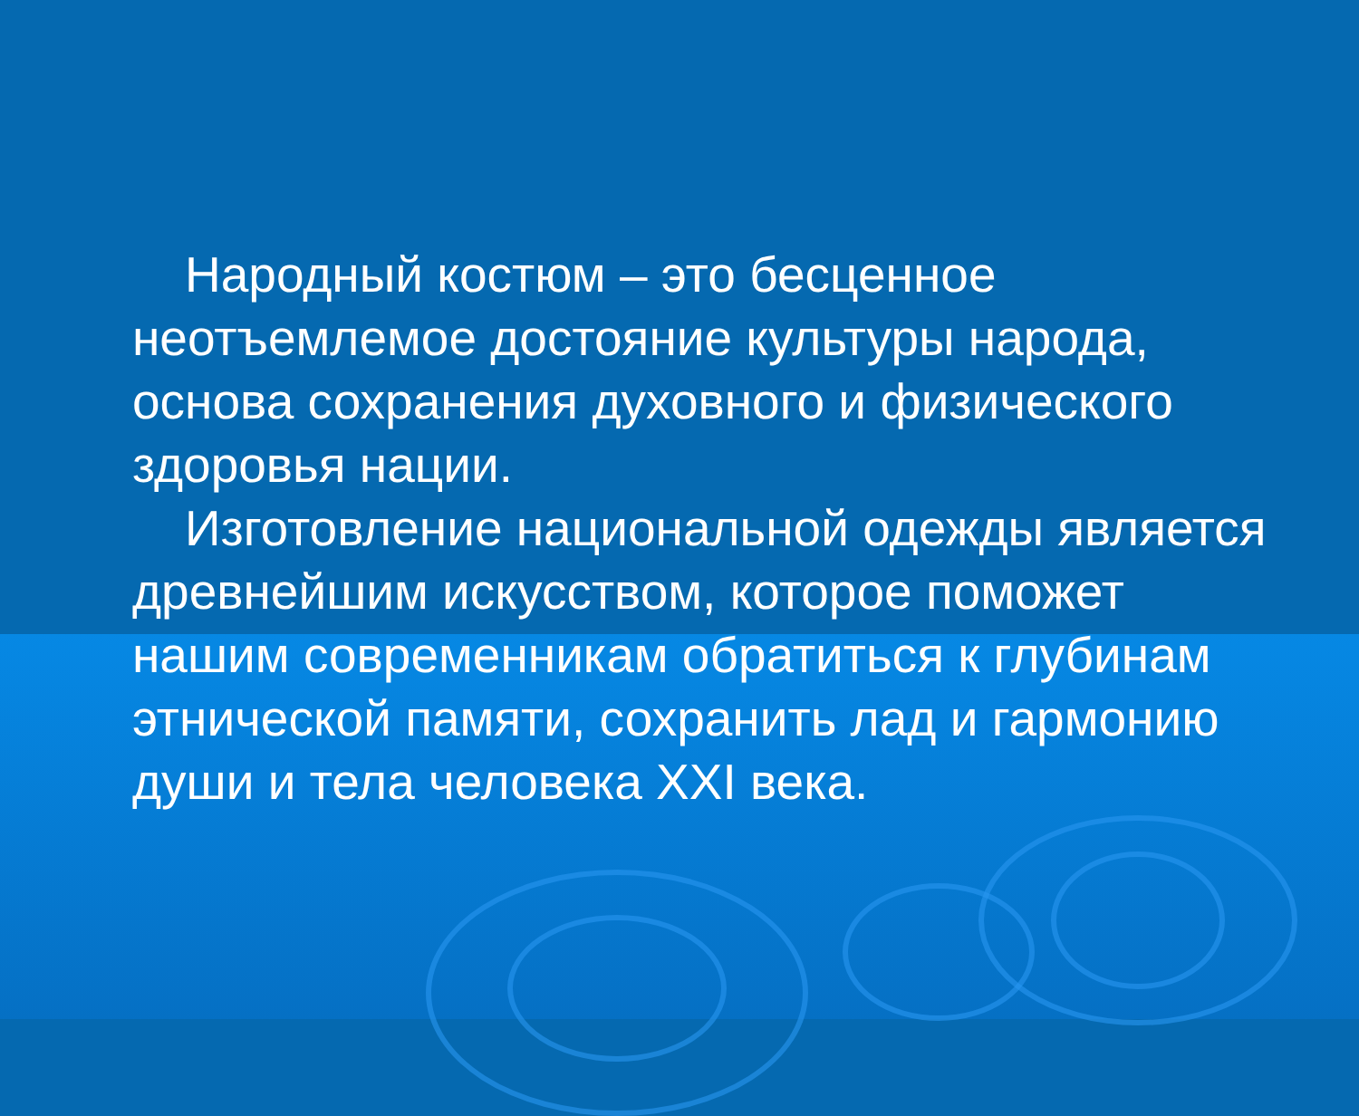Народный костюм – это бесценное неотъемлемое достояние культуры народа, основа сохранения духовного и физического здоровья нации.
Изготовление национальной одежды является древнейшим искусством, которое поможет нашим современникам обратиться к глубинам этнической памяти, сохранить лад и гармонию души и тела человека XXI века.